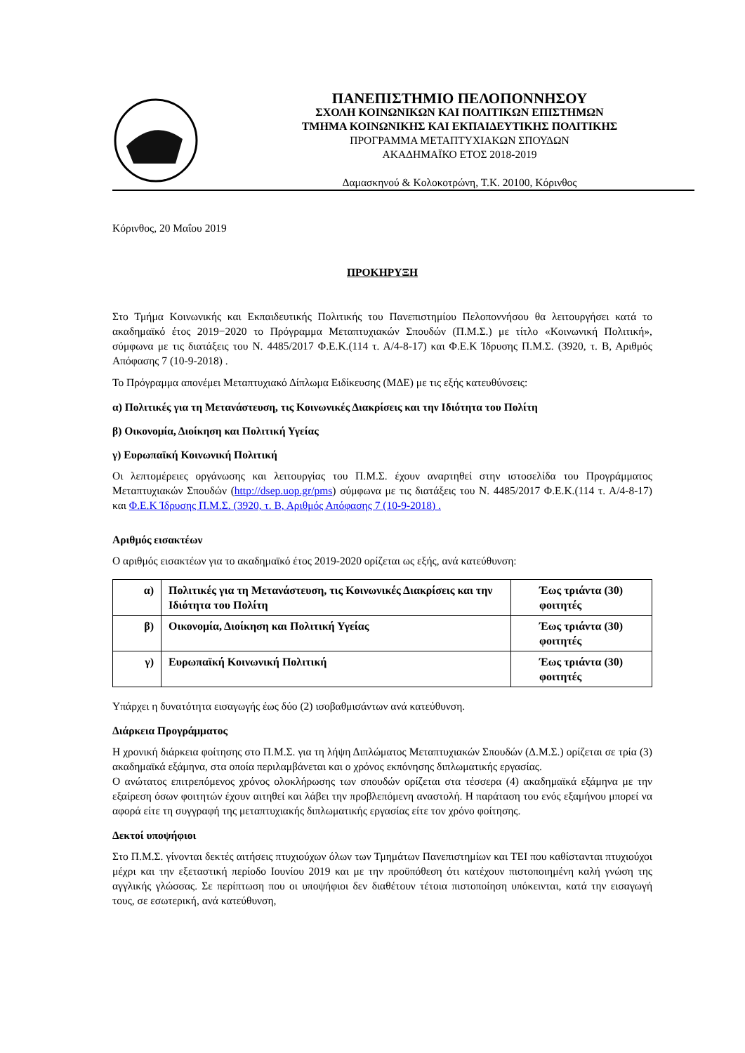ΠΑΝΕΠΙΣΤΗΜΙΟ ΠΕΛΟΠΟΝΝΗΣΟΥ
ΣΧΟΛΗ ΚΟΙΝΩΝΙΚΩΝ ΚΑΙ ΠΟΛΙΤΙΚΩΝ ΕΠΙΣΤΗΜΩΝ
ΤΜΗΜΑ ΚΟΙΝΩΝΙΚΗΣ ΚΑΙ ΕΚΠΑΙΔΕΥΤΙΚΗΣ ΠΟΛΙΤΙΚΗΣ
ΠΡΟΓΡΑΜΜΑ ΜΕΤΑΠΤΥΧΙΑΚΩΝ ΣΠΟΥΔΩΝ
ΑΚΑΔΗΜΑΪΚΟ ΕΤΟΣ 2018-2019
Δαμασκηνού & Κολοκοτρώνη, Τ.Κ. 20100, Κόρινθος
Κόρινθος, 20 Μαΐου 2019
ΠΡΟΚΗΡΥΞΗ
Στο Τμήμα Κοινωνικής και Εκπαιδευτικής Πολιτικής του Πανεπιστημίου Πελοποννήσου θα λειτουργήσει κατά το ακαδημαϊκό έτος 2019−2020 το Πρόγραμμα Μεταπτυχιακών Σπουδών (Π.Μ.Σ.) με τίτλο «Κοινωνική Πολιτική», σύμφωνα με τις διατάξεις του Ν. 4485/2017 Φ.Ε.Κ.(114 τ. Α/4-8-17) και Φ.Ε.Κ Ίδρυσης Π.Μ.Σ. (3920, τ. Β, Αριθμός Απόφασης 7 (10-9-2018) .
Το Πρόγραμμα απονέμει Μεταπτυχιακό Δίπλωμα Ειδίκευσης (ΜΔΕ) με τις εξής κατευθύνσεις:
α) Πολιτικές για τη Μετανάστευση, τις Κοινωνικές Διακρίσεις και την Ιδιότητα του Πολίτη
β) Οικονομία, Διοίκηση και Πολιτική Υγείας
γ) Ευρωπαϊκή Κοινωνική Πολιτική
Οι λεπτομέρειες οργάνωσης και λειτουργίας του Π.Μ.Σ. έχουν αναρτηθεί στην ιστοσελίδα του Προγράμματος Μεταπτυχιακών Σπουδών (http://dsep.uop.gr/pms) σύμφωνα με τις διατάξεις του Ν. 4485/2017 Φ.Ε.Κ.(114 τ. Α/4-8-17) και Φ.Ε.Κ Ίδρυσης Π.Μ.Σ. (3920, τ. Β, Αριθμός Απόφασης 7 (10-9-2018) .
Αριθμός εισακτέων
Ο αριθμός εισακτέων για το ακαδημαϊκό έτος 2019-2020 ορίζεται ως εξής, ανά κατεύθυνση:
| α) | Πολιτικές για τη Μετανάστευση, τις Κοινωνικές Διακρίσεις και την Ιδιότητα του Πολίτη | Έως τριάντα (30) φοιτητές |
| β) | Οικονομία, Διοίκηση και Πολιτική Υγείας | Έως τριάντα (30) φοιτητές |
| γ) | Ευρωπαϊκή Κοινωνική Πολιτική | Έως τριάντα (30) φοιτητές |
Υπάρχει η δυνατότητα εισαγωγής έως δύο (2) ισοβαθμισάντων ανά κατεύθυνση.
Διάρκεια Προγράμματος
Η χρονική διάρκεια φοίτησης στο Π.Μ.Σ. για τη λήψη Διπλώματος Μεταπτυχιακών Σπουδών (Δ.Μ.Σ.) ορίζεται σε τρία (3) ακαδημαϊκά εξάμηνα, στα οποία περιλαμβάνεται και ο χρόνος εκπόνησης διπλωματικής εργασίας.
Ο ανώτατος επιτρεπόμενος χρόνος ολοκλήρωσης των σπουδών ορίζεται στα τέσσερα (4) ακαδημαϊκά εξάμηνα με την εξαίρεση όσων φοιτητών έχουν αιτηθεί και λάβει την προβλεπόμενη αναστολή. Η παράταση του ενός εξαμήνου μπορεί να αφορά είτε τη συγγραφή της μεταπτυχιακής διπλωματικής εργασίας είτε τον χρόνο φοίτησης.
Δεκτοί υποψήφιοι
Στο Π.Μ.Σ. γίνονται δεκτές αιτήσεις πτυχιούχων όλων των Τμημάτων Πανεπιστημίων και ΤΕΙ που καθίστανται πτυχιούχοι μέχρι και την εξεταστική περίοδο Ιουνίου 2019 και με την προϋπόθεση ότι κατέχουν πιστοποιημένη καλή γνώση της αγγλικής γλώσσας. Σε περίπτωση που οι υποψήφιοι δεν διαθέτουν τέτοια πιστοποίηση υπόκεινται, κατά την εισαγωγή τους, σε εσωτερική, ανά κατεύθυνση,